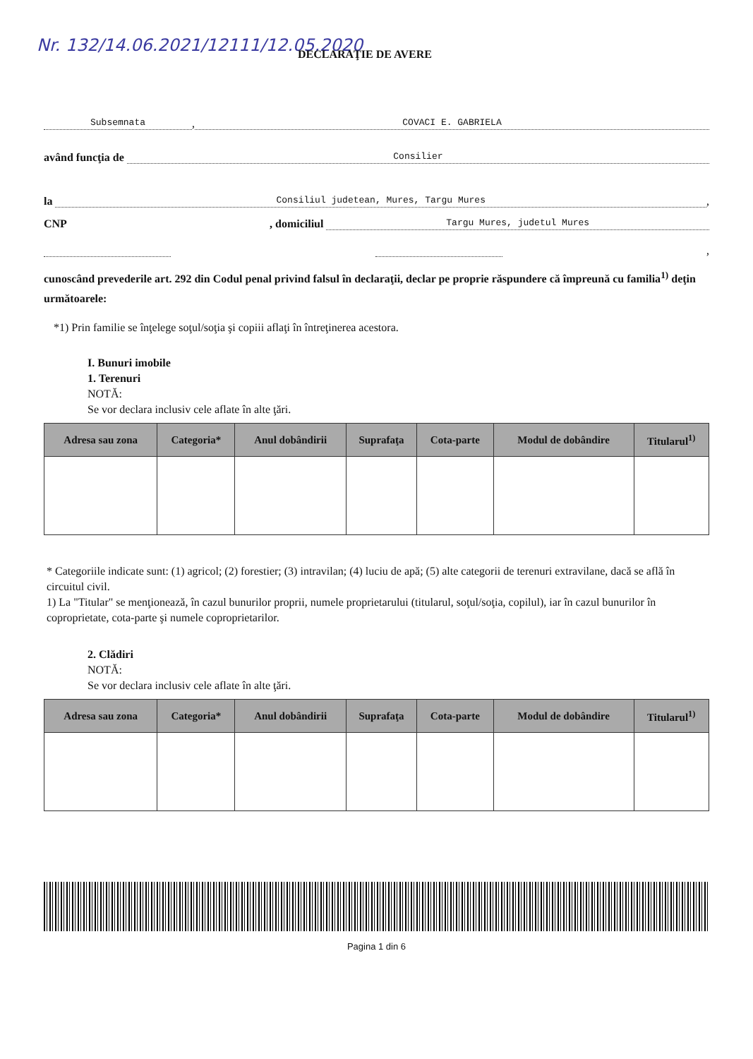Nr. 132/14.06.2021/12111/12.05.2020
DECLARAŢIE DE AVERE
Subsemnata, COVACI E. GABRIELA
având funcţia de Consilier
la Consiliul judetean, Mures, Targu Mures,
CNP, domiciliul Targu Mures, judetul Mures
,
cunoscând prevederile art. 292 din Codul penal privind falsul în declaraţii, declar pe proprie răspundere că împreună cu familia<sup>1)</sup> deţin următoarele:
*1) Prin familie se înţelege soţul/soţia şi copiii aflaţi în întreţinerea acestora.
I. Bunuri imobile
1. Terenuri
NOTĂ:
Se vor declara inclusiv cele aflate în alte ţări.
| Adresa sau zona | Categoria* | Anul dobândirii | Suprafaţa | Cota-parte | Modul de dobândire | Titularul<sup>1)</sup> |
| --- | --- | --- | --- | --- | --- | --- |
* Categoriile indicate sunt: (1) agricol; (2) forestier; (3) intravilan; (4) luciu de apă; (5) alte categorii de terenuri extravilane, dacă se află în circuitul civil.
1) La "Titular" se menţionează, în cazul bunurilor proprii, numele proprietarului (titularul, soţul/soţia, copilul), iar în cazul bunurilor în coproprietate, cota-parte şi numele coproprietarilor.
2. Clădiri
NOTĂ:
Se vor declara inclusiv cele aflate în alte ţări.
| Adresa sau zona | Categoria* | Anul dobândirii | Suprafaţa | Cota-parte | Modul de dobândire | Titularul<sup>1)</sup> |
| --- | --- | --- | --- | --- | --- | --- |
Pagina 1 din 6